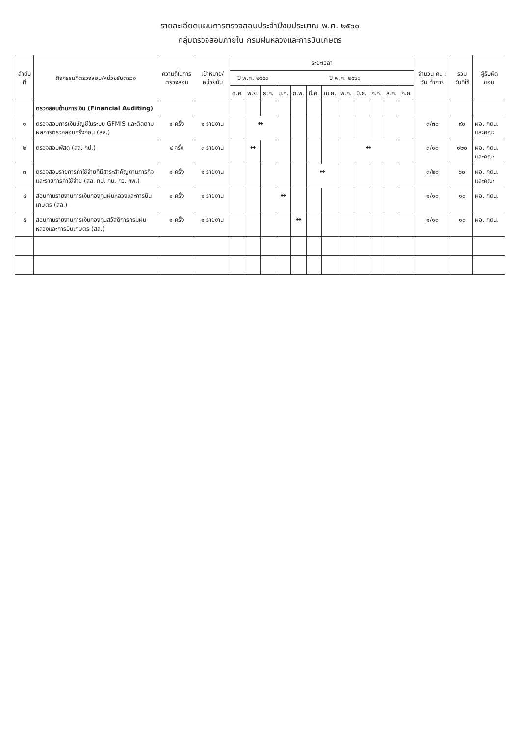รายละเอียดแผนการตรวจสอบประจำปีงบประมาณ พ.ศ. ๒๕๖๐
กลุ่มตรวจสอบภายใน กรมฝนหลวงและการบินเกษตร
| ลำดับที่ | กิจกรรมที่ตรวจสอบ/หน่วยรับตรวจ | ความถี่ในการตรวจสอบ | เป้าหมาย/ หน่วยนับ | ระยะเวลา | | | | | | | | | | | | จำนวน คน : วัน ทำการ | รวม วันที่ใช้ | ผู้รับผิดชอบ |
| --- | --- | --- | --- | --- | --- | --- | --- | --- | --- | --- | --- | --- | --- | --- | --- | --- | --- | --- |
| | | | | ปี พ.ศ. ๒๕๕๙ | | | ปี พ.ศ. ๒๕๖๐ | | | | | | | | | | | |
| | | | | ต.ค. | พ.ย. | ธ.ค. | ม.ค. | ก.พ. | มี.ค. | เม.ย. | พ.ค. | มิ.ย. | ก.ค. | ส.ค. | ก.ย. | | | |
| | ตรวจสอบด้านการเงิน (Financial Auditing) | | | | | | | | | | | | | | | | | |
| ๑ | ตรวจสอบการเงินบัญชีในระบบ GFMIS และติดตามผลการตรวจสอบครั้งก่อน (สล.) | ๑ ครั้ง | ๑ รายงาน | | ↔ | | | | | | | | | | | ๓/๓๐ | ๙๐ | ผอ. กตน. และคณะ |
| ๒ | ตรวจสอบพัสดุ (สล. กป.) | ๔ ครั้ง | ๓ รายงาน | | ↔ | | | | | | ↔ | | | | | ๓/๑๐ | ๑๒๐ | ผอ. กตน. และคณะ |
| ๓ | ตรวจสอบรายการค่าใช้จ่ายที่มีสาระสำคัญตามภารกิจและรายการค่าใช้จ่าย (สล. กป. กน. กว. กพ.) | ๑ ครั้ง | ๑ รายงาน | | | | | | ↔ | | | | | | | ๓/๒๐ | ๖๐ | ผอ. กตน. และคณะ |
| ๔ | สอบทานรายงานการเงินกองทุนฝนหลวงและการบินเกษตร (สล.) | ๑ ครั้ง | ๑ รายงาน | | | | ↔ | | | | | | | | | ๑/๑๐ | ๑๐ | ผอ. กตน. |
| ๕ | สอบทานรายงานการเงินกองทุนสวัสดิการกรมฝนหลวงและการบินเกษตร (สล.) | ๑ ครั้ง | ๑ รายงาน | | | | | ↔ | | | | | | | | ๑/๑๐ | ๑๐ | ผอ. กตน. |